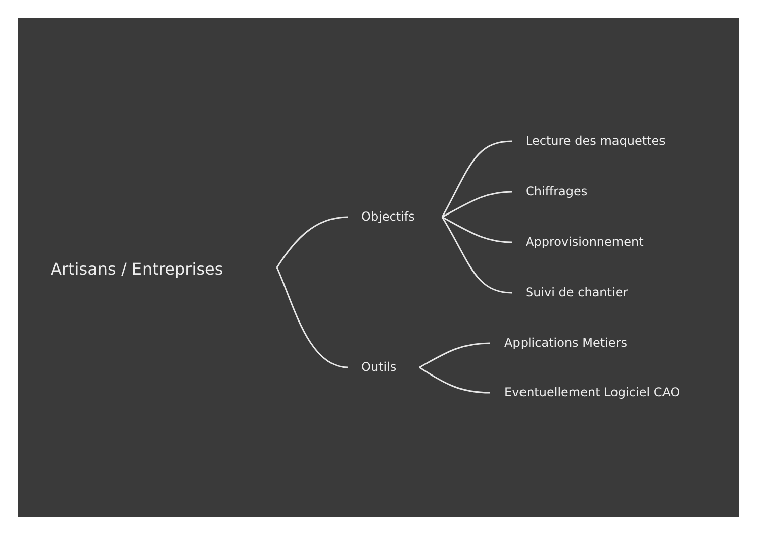Artisans / Entreprises
Objectifs
Outils
Lecture des maquettes
Chiffrages
Approvisionnement
Suivi de chantier
Applications Metiers
Eventuellement Logiciel CAO